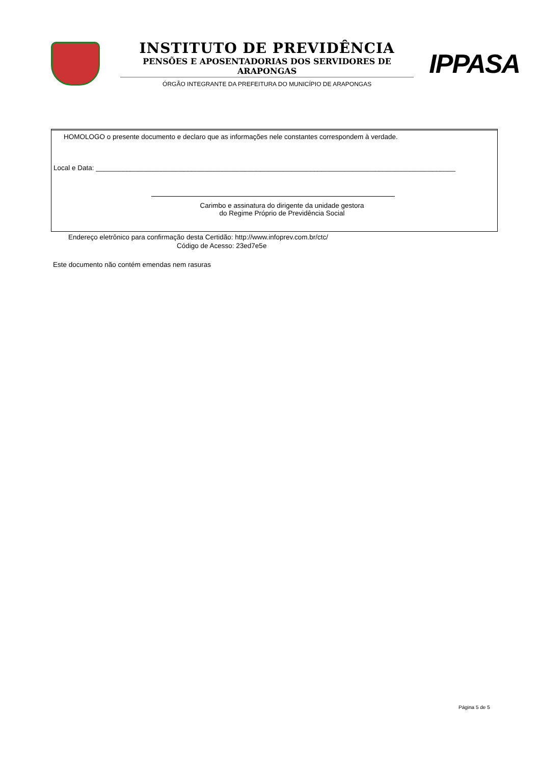INSTITUTO DE PREVIDÊNCIA
PENSÕES E APOSENTADORIAS DOS SERVIDORES DE ARAPONGAS
ÓRGÃO INTEGRANTE DA PREFEITURA DO MUNICÍPIO DE ARAPONGAS
IPPASA
HOMOLOGO o presente documento e declaro que as informações nele constantes correspondem à verdade.
Local e Data: ______________________________________________________________________________________________
Carimbo e assinatura do dirigente da unidade gestora
do Regime Próprio de Previdência Social
Endereço eletrônico para confirmação desta Certidão: http://www.infoprev.com.br/ctc/
Código de Acesso: 23ed7e5e
Este documento não contém emendas nem rasuras
Página 5 de 5